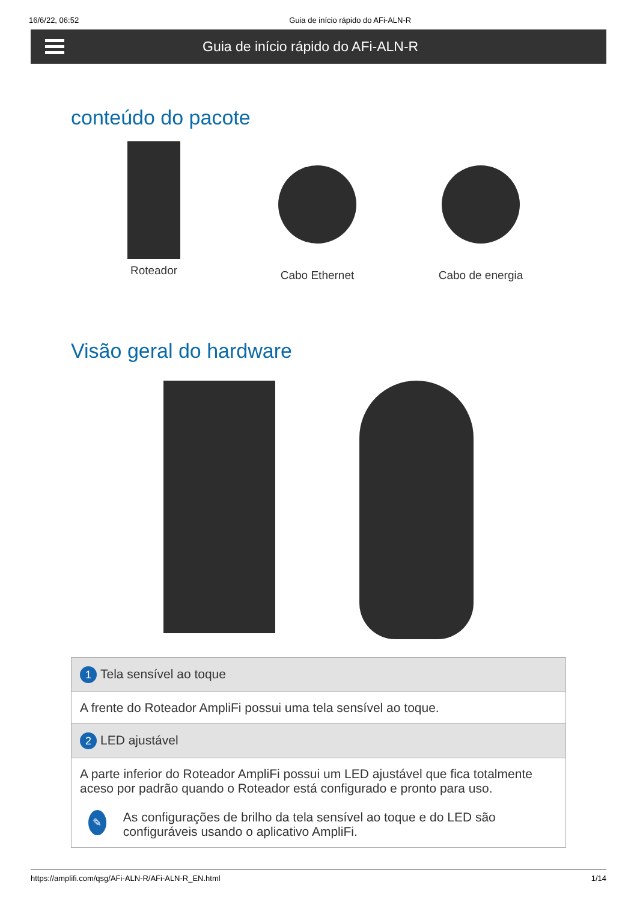16/6/22, 06:52 Guia de início rápido do AFi-ALN-R
Guia de início rápido do AFi-ALN-R
conteúdo do pacote
Roteador Cabo Ethernet Cabo de energia
Visão geral do hardware
| 1 Tela sensível ao toque |
| A frente do Roteador AmpliFi possui uma tela sensível ao toque. |
| 2 LED ajustável |
| A parte inferior do Roteador AmpliFi possui um LED ajustável que fica totalmente aceso por padrão quando o Roteador está configurado e pronto para uso. ✎ As configurações de brilho da tela sensível ao toque e do LED são configuráveis usando o aplicativo AmpliFi. |
https://amplifi.com/qsg/AFi-ALN-R/AFi-ALN-R_EN.html 1/14